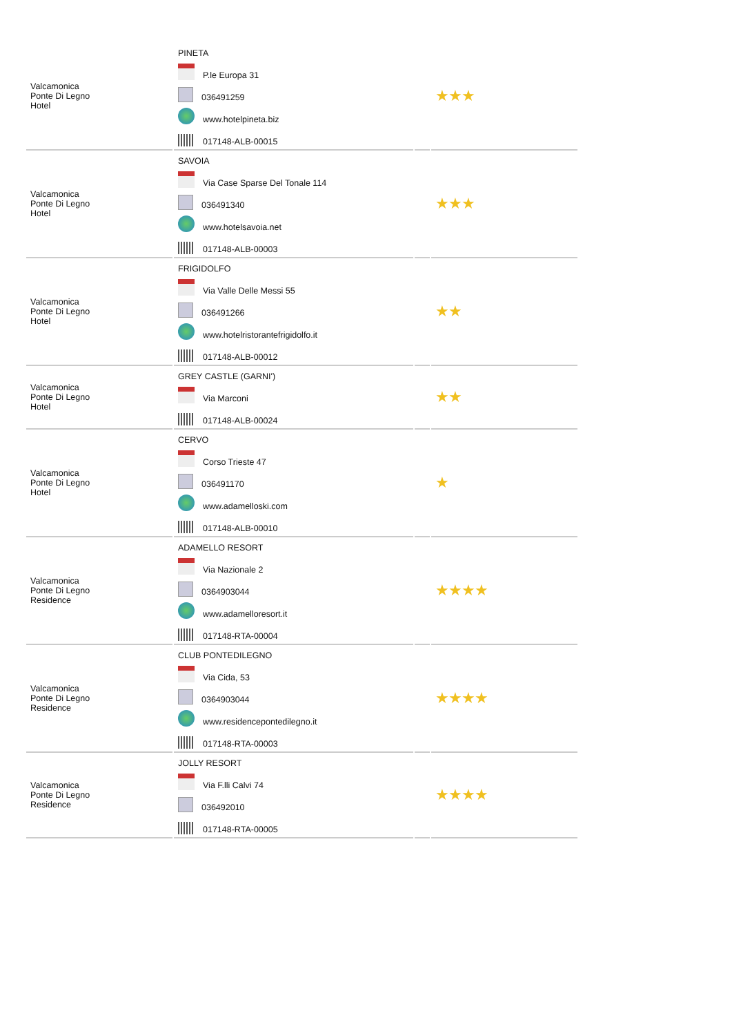| Valcamonica Ponte Di Legno Hotel | PINETA P.le Europa 31 036491259 www.hotelpineta.biz 017148-ALB-00015 | | ★★★ |
| Valcamonica Ponte Di Legno Hotel | SAVOIA Via Case Sparse Del Tonale 114 036491340 www.hotelsavoia.net 017148-ALB-00003 | | ★★★ |
| Valcamonica Ponte Di Legno Hotel | FRIGIDOLFO Via Valle Delle Messi 55 036491266 www.hotelristorantefrigidolfo.it 017148-ALB-00012 | | ★★ |
| Valcamonica Ponte Di Legno Hotel | GREY CASTLE (GARNI') Via Marconi 017148-ALB-00024 | | ★★ |
| Valcamonica Ponte Di Legno Hotel | CERVO Corso Trieste 47 036491170 www.adamelloski.com 017148-ALB-00010 | | ★ |
| Valcamonica Ponte Di Legno Residence | ADAMELLO RESORT Via Nazionale 2 0364903044 www.adamelloresort.it 017148-RTA-00004 | | ★★★★ |
| Valcamonica Ponte Di Legno Residence | CLUB PONTEDILEGNO Via Cida, 53 0364903044 www.residencepontedilegno.it 017148-RTA-00003 | | ★★★★ |
| Valcamonica Ponte Di Legno Residence | JOLLY RESORT Via F.lli Calvi 74 036492010 017148-RTA-00005 | | ★★★★ |